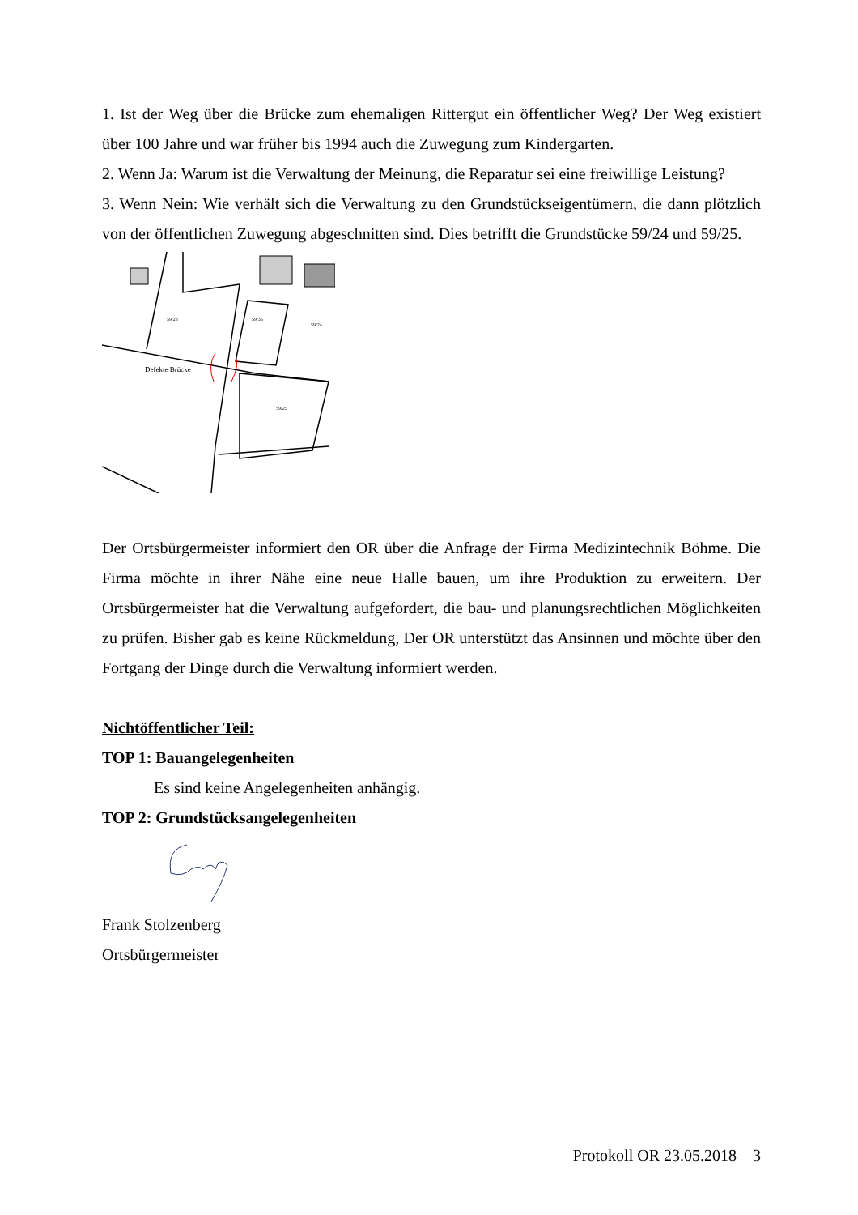1. Ist der Weg über die Brücke zum ehemaligen Rittergut ein öffentlicher Weg? Der Weg existiert über 100 Jahre und war früher bis 1994 auch die Zuwegung zum Kindergarten.
2. Wenn Ja: Warum ist die Verwaltung der Meinung, die Reparatur sei eine freiwillige Leistung?
3. Wenn Nein: Wie verhält sich die Verwaltung zu den Grundstückseigentümern, die dann plötzlich von der öffentlichen Zuwegung abgeschnitten sind. Dies betrifft die Grundstücke 59/24 und 59/25.
Defekte Brücke
59/28
59/36
59/24
59/25
Der Ortsbürgermeister informiert den OR über die Anfrage der Firma Medizintechnik Böhme. Die Firma möchte in ihrer Nähe eine neue Halle bauen, um ihre Produktion zu erweitern. Der Ortsbürgermeister hat die Verwaltung aufgefordert, die bau- und planungsrechtlichen Möglichkeiten zu prüfen. Bisher gab es keine Rückmeldung, Der OR unterstützt das Ansinnen und möchte über den Fortgang der Dinge durch die Verwaltung informiert werden.
Nichtöffentlicher Teil:
TOP 1: Bauangelegenheiten
Es sind keine Angelegenheiten anhängig.
TOP 2: Grundstücksangelegenheiten
Frank Stolzenberg
Ortsbürgermeister
Protokoll OR 23.05.2018 3